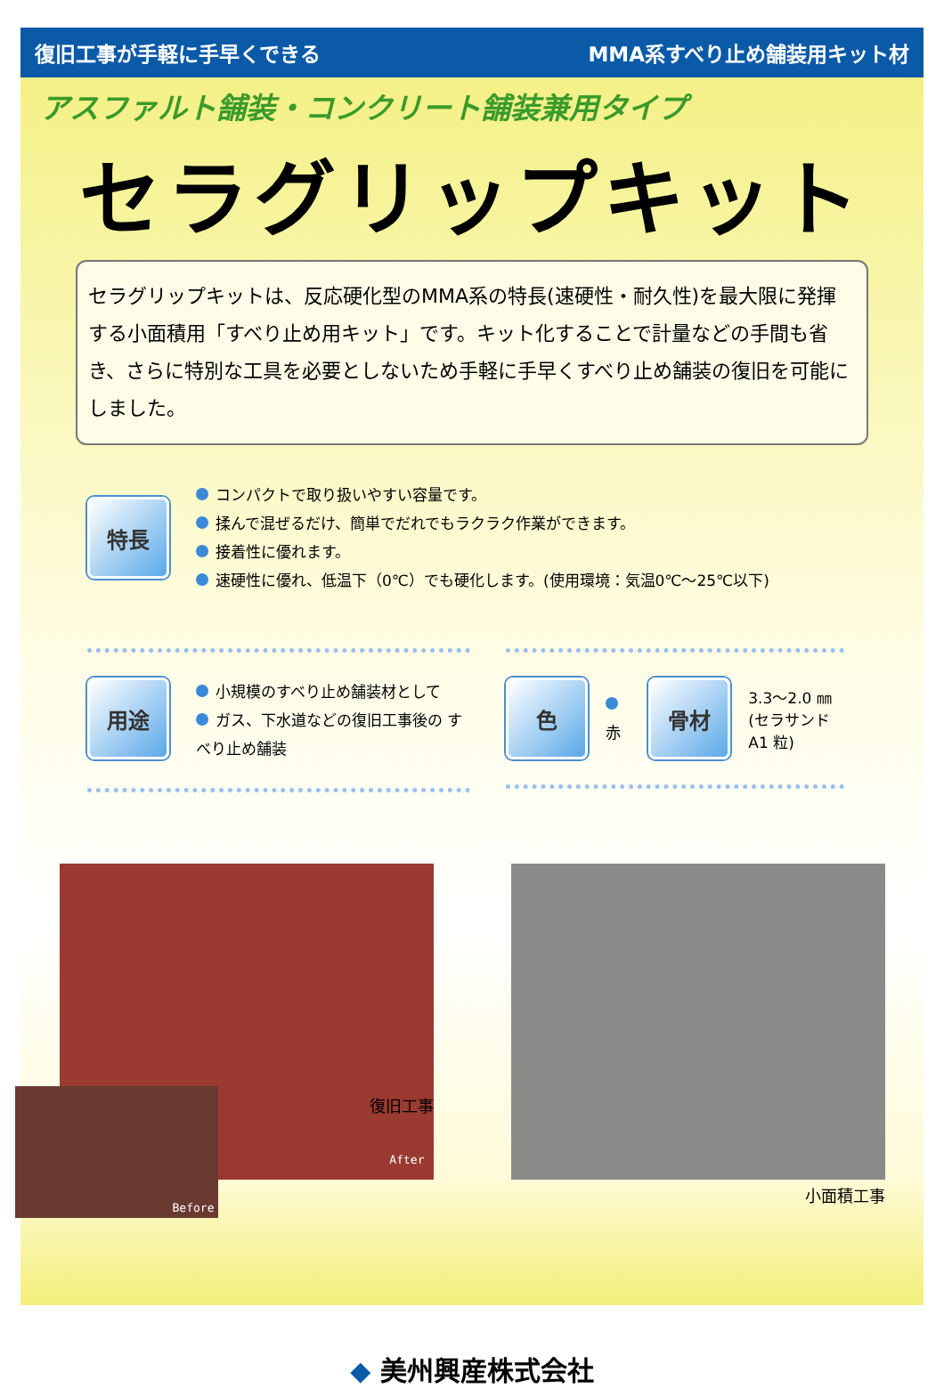復旧工事が手軽に手早くできる MMA系すべり止め舗装用キット材
アスファルト舗装・コンクリート舗装兼用タイプ
セラグリップキット
セラグリップキットは、反応硬化型のMMA系の特長(速硬性・耐久性)を最大限に発揮する小面積用「すべり止め用キット」です。キット化することで計量などの手間も省き、さらに特別な工具を必要としないため手軽に手早くすべり止め舗装の復旧を可能にしました。
特長
コンパクトで取り扱いやすい容量です。
揉んで混ぜるだけ、簡単でだれでもラクラク作業ができます。
接着性に優れます。
速硬性に優れ、低温下（0℃）でも硬化します。(使用環境：気温0℃～25℃以下)
用途
小規模のすべり止め舗装材として
ガス、下水道などの復旧工事後の すべり止め舗装
色
赤
骨材
3.3～2.0 ㎜
(セラサンド A1 粒)
After
Before
復旧工事
小面積工事
◆ 美州興産株式会社